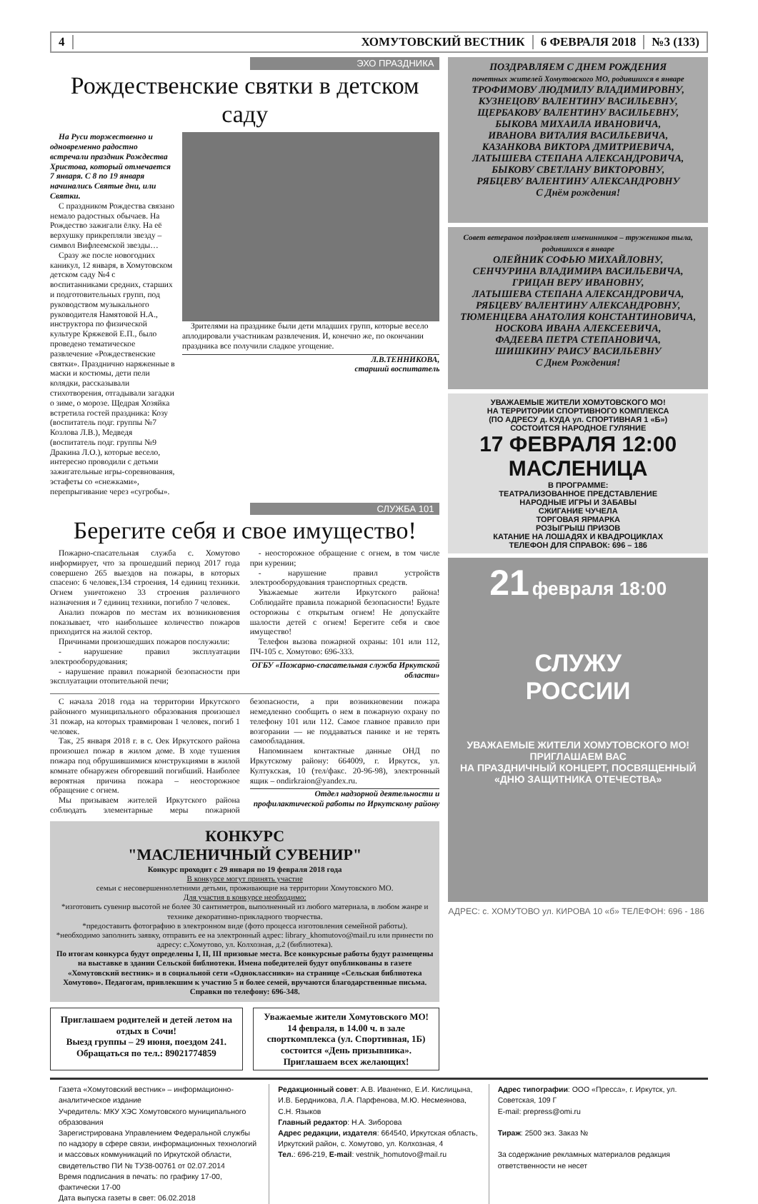4 ХОМУТОВСКИЙ ВЕСТНИК 6 ФЕВРАЛЯ 2018 №3 (133)
ЭХО ПРАЗДНИКА
Рождественские святки в детском саду
На Руси торжественно и одновременно радостно встречали праздник Рождества Христова, который отмечается 7 января. С 8 по 19 января начинались Святые дни, или Святки.
С праздником Рождества связано немало радостных обычаев. На Рождество зажигали ёлку. На её верхушку прикрепляли звезду – символ Вифлеемской звезды…
Сразу же после новогодних каникул, 12 января, в Хомутовском детском саду №4 с воспитанниками средних, старших и подготовительных групп, под руководством музыкального руководителя Намятовой Н.А., инструктора по физической культуре Кряжевой Е.П., было проведено тематическое развлечение «Рождественские святки». Празднично наряженные в маски и костюмы, дети пели колядки, рассказывали стихотворения, отгадывали загадки о зиме, о морозе. Щедрая Хозяйка встретила гостей праздника: Козу (воспитатель подг. группы №7 Козлова Л.В.), Медведя (воспитатель подг. группы №9 Дракина Л.О.), которые весело, интересно проводили с детьми зажигательные игры-соревнования, эстафеты со «снежками», перепрыгивание через «сугробы».
Зрителями на празднике были дети младших групп, которые весело аплодировали участникам развлечения. И, конечно же, по окончании праздника все получили сладкое угощение.
Л.В.ТЕННИКОВА,
старший воспитатель
СЛУЖБА 101
Берегите себя и свое имущество!
Пожарно-спасательная служба с. Хомутово информирует, что за прошедший период 2017 года совершено 265 выездов на пожары, в которых спасено: 6 человек,134 строения, 14 единиц техники. Огнем уничтожено 33 строения различного назначения и 7 единиц техники, погибло 7 человек.
Анализ пожаров по местам их возникновения показывает, что наибольшее количество пожаров приходится на жилой сектор.
Причинами произошедших пожаров послужили:
- нарушение правил эксплуатации электрооборудования;
- нарушение правил пожарной безопасности при эксплуатации отопительной печи;
- неосторожное обращение с огнем, в том числе при курении;
- нарушение правил устройств электрооборудования транспортных средств.
Уважаемые жители Иркутского района! Соблюдайте правила пожарной безопасности! Будьте осторожны с открытым огнем! Не допускайте шалости детей с огнем! Берегите себя и свое имущество!
Телефон вызова пожарной охраны: 101 или 112, ПЧ-105 с. Хомутово: 696-333.
ОГБУ «Пожарно-спасательная служба Иркутской области»
С начала 2018 года на территории Иркутского районного муниципального образования произошел 31 пожар, на которых травмирован 1 человек, погиб 1 человек.
Так, 25 января 2018 г. в с. Оек Иркутского района произошел пожар в жилом доме. В ходе тушения пожара под обрушившимися конструкциями в жилой комнате обнаружен обгоревший погибший. Наиболее вероятная причина пожара – неосторожное обращение с огнем.
Мы призываем жителей Иркутского района соблюдать элементарные меры пожарной безопасности, а при возникновении пожара немедленно сообщить о нем в пожарную охрану по телефону 101 или 112. Самое главное правило при возгорании — не поддаваться панике и не терять самообладания.
Напоминаем контактные данные ОНД по Иркутскому району: 664009, г. Иркутск, ул. Култукская, 10 (тел/факс. 20-96-98), электронный ящик – ondirkraion@yandex.ru.
Отдел надзорной деятельности и профилактической работы по Иркутскому району
КОНКУРС
"МАСЛЕНИЧНЫЙ СУВЕНИР"
Конкурс проходит с 29 января по 19 февраля 2018 года
В конкурсе могут принять участие
семьи с несовершеннолетними детьми, проживающие на территории Хомутовского МО.
Для участия в конкурсе необходимо:
*изготовить сувенир высотой не более 30 сантиметров, выполненный из любого материала, в любом жанре и технике декоративно-прикладного творчества.
*предоставить фотографию в электронном виде (фото процесса изготовления семейной работы).
*необходимо заполнить заявку, отправить ее на электронный адрес: library_khomutovo@mail.ru или принести по адресу: с.Хомутово, ул. Колхозная, д.2 (библиотека).
По итогам конкурса будут определены I, II, III призовые места. Все конкурсные работы будут размещены на выставке в здании Сельской библиотеки. Имена победителей будут опубликованы в газете «Хомутовский вестник» и в социальной сети «Одноклассники» на странице «Сельская библиотека Хомутово». Педагогам, привлекшим к участию 5 и более семей, вручаются благодарственные письма.
Справки по телефону: 696-348.
Приглашаем родителей и детей летом на отдых в Сочи!
Выезд группы – 29 июня, поездом 241.
Обращаться по тел.: 89021774859
Уважаемые жители Хомутовского МО!
14 февраля, в 14.00 ч. в зале спорткомплекса (ул. Спортивная, 1Б) состоится «День призывника».
Приглашаем всех желающих!
ПОЗДРАВЛЯЕМ С ДНЕМ РОЖДЕНИЯ
почетных жителей Хомутовского МО, родившихся в январе
ТРОФИМОВУ ЛЮДМИЛУ ВЛАДИМИРОВНУ,
КУЗНЕЦОВУ ВАЛЕНТИНУ ВАСИЛЬЕВНУ,
ЩЕРБАКОВУ ВАЛЕНТИНУ ВАСИЛЬЕВНУ,
БЫКОВА МИХАИЛА ИВАНОВИЧА,
ИВАНОВА ВИТАЛИЯ ВАСИЛЬЕВИЧА,
КАЗАНКОВА ВИКТОРА ДМИТРИЕВИЧА,
ЛАТЫШЕВА СТЕПАНА АЛЕКСАНДРОВИЧА,
БЫКОВУ СВЕТЛАНУ ВИКТОРОВНУ,
РЯБЦЕВУ ВАЛЕНТИНУ АЛЕКСАНДРОВНУ
С Днём рождения!
Совет ветеранов поздравляет именинников – тружеников тыла, родившихся в январе
ОЛЕЙНИК СОФЬЮ МИХАЙЛОВНУ,
СЕНЧУРИНА ВЛАДИМИРА ВАСИЛЬЕВИЧА,
ГРИЦАН ВЕРУ ИВАНОВНУ,
ЛАТЫШЕВА СТЕПАНА АЛЕКСАНДРОВИЧА,
РЯБЦЕВУ ВАЛЕНТИНУ АЛЕКСАНДРОВНУ,
ТЮМЕНЦЕВА АНАТОЛИЯ КОНСТАНТИНОВИЧА,
НОСКОВА ИВАНА АЛЕКСЕЕВИЧА,
ФАДЕЕВА ПЕТРА СТЕПАНОВИЧА,
ШИШКИНУ РАИСУ ВАСИЛЬЕВНУ
С Днем Рождения!
УВАЖАЕМЫЕ ЖИТЕЛИ ХОМУТОВСКОГО МО!
НА ТЕРРИТОРИИ СПОРТИВНОГО КОМПЛЕКСА
(ПО АДРЕСУ д. КУДА ул. СПОРТИВНАЯ 1 «Б»)
СОСТОИТСЯ НАРОДНОЕ ГУЛЯНИЕ
17 ФЕВРАЛЯ 12:00 МАСЛЕНИЦА
В ПРОГРАММЕ:
ТЕАТРАЛИЗОВАННОЕ ПРЕДСТАВЛЕНИЕ
НАРОДНЫЕ ИГРЫ И ЗАБАВЫ
СЖИГАНИЕ ЧУЧЕЛА
ТОРГОВАЯ ЯРМАРКА
РОЗЫГРЫШ ПРИЗОВ
КАТАНИЕ НА ЛОШАДЯХ И КВАДРОЦИКЛАХ
ТЕЛЕФОН ДЛЯ СПРАВОК: 696 – 186
21 февраля 18:00
СЛУЖУ
РОССИИ
УВАЖАЕМЫЕ ЖИТЕЛИ ХОМУТОВСКОГО МО!
ПРИГЛАШАЕМ ВАС
НА ПРАЗДНИЧНЫЙ КОНЦЕРТ, ПОСВЯЩЕННЫЙ
«ДНЮ ЗАЩИТНИКА ОТЕЧЕСТВА»
АДРЕС: с. ХОМУТОВО ул. КИРОВА 10 «б» ТЕЛЕФОН: 696 - 186
Газета «Хомутовский вестник» – информационно-аналитическое издание
Учредитель: МКУ ХЭС Хомутовского муниципального образования
Зарегистрирована Управлением Федеральной службы по надзору в сфере связи, информационных технологий и массовых коммуникаций по Иркутской области, свидетельство ПИ № ТУ38-00761 от 02.07.2014
Время подписания в печать: по графику 17-00, фактически 17-00
Дата выпуска газеты в свет: 06.02.2018
Редакционный совет: А.В. Иваненко, Е.И. Кислицына, И.В. Бердникова, Л.А. Парфенова, М.Ю. Несмеянова, С.Н. Языков
Главный редактор: Н.А. Зиборова
Адрес редакции, издателя: 664540, Иркутская область, Иркутский район, с. Хомутово, ул. Колхозная, 4
Тел.: 696-219, E-mail: vestnik_homutovo@mail.ru
Адрес типографии: ООО «Пресса», г. Иркутск, ул. Советская, 109 Г
E-mail: prepress@omi.ru
Тираж: 2500 экз. Заказ №
За содержание рекламных материалов редакция ответственности не несет